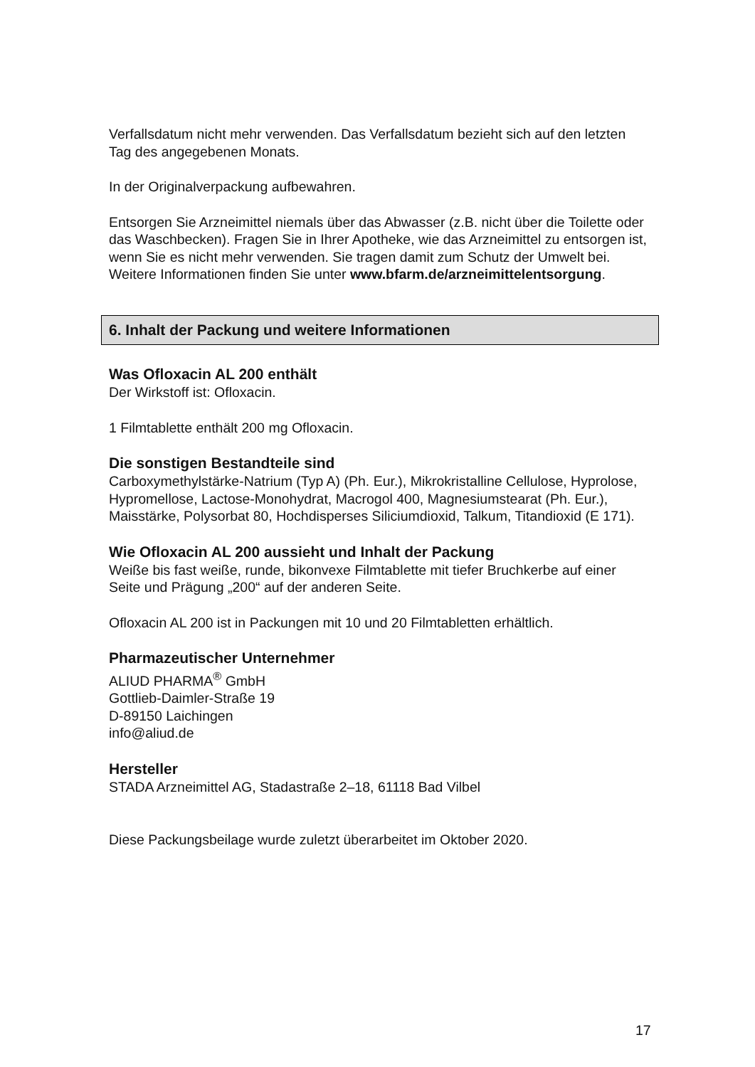Verfallsdatum nicht mehr verwenden. Das Verfallsdatum bezieht sich auf den letzten Tag des angegebenen Monats.
In der Originalverpackung aufbewahren.
Entsorgen Sie Arzneimittel niemals über das Abwasser (z.B. nicht über die Toilette oder das Waschbecken). Fragen Sie in Ihrer Apotheke, wie das Arzneimittel zu entsorgen ist, wenn Sie es nicht mehr verwenden. Sie tragen damit zum Schutz der Umwelt bei. Weitere Informationen finden Sie unter www.bfarm.de/arzneimittelentsorgung.
6. Inhalt der Packung und weitere Informationen
Was Ofloxacin AL 200 enthält
Der Wirkstoff ist: Ofloxacin.
1 Filmtablette enthält 200 mg Ofloxacin.
Die sonstigen Bestandteile sind
Carboxymethylstärke-Natrium (Typ A) (Ph. Eur.), Mikrokristalline Cellulose, Hyprolose, Hypromellose, Lactose-Monohydrat, Macrogol 400, Magnesiumstearat (Ph. Eur.), Maisstärke, Polysorbat 80, Hochdisperses Siliciumdioxid, Talkum, Titandioxid (E 171).
Wie Ofloxacin AL 200 aussieht und Inhalt der Packung
Weiße bis fast weiße, runde, bikonvexe Filmtablette mit tiefer Bruchkerbe auf einer Seite und Prägung „200“ auf der anderen Seite.
Ofloxacin AL 200 ist in Packungen mit 10 und 20 Filmtabletten erhältlich.
Pharmazeutischer Unternehmer
ALIUD PHARMA<sup>®</sup> GmbH
Gottlieb-Daimler-Straße 19
D-89150 Laichingen
info@aliud.de
Hersteller
STADA Arzneimittel AG, Stadastraße 2–18, 61118 Bad Vilbel
Diese Packungsbeilage wurde zuletzt überarbeitet im Oktober 2020.
17